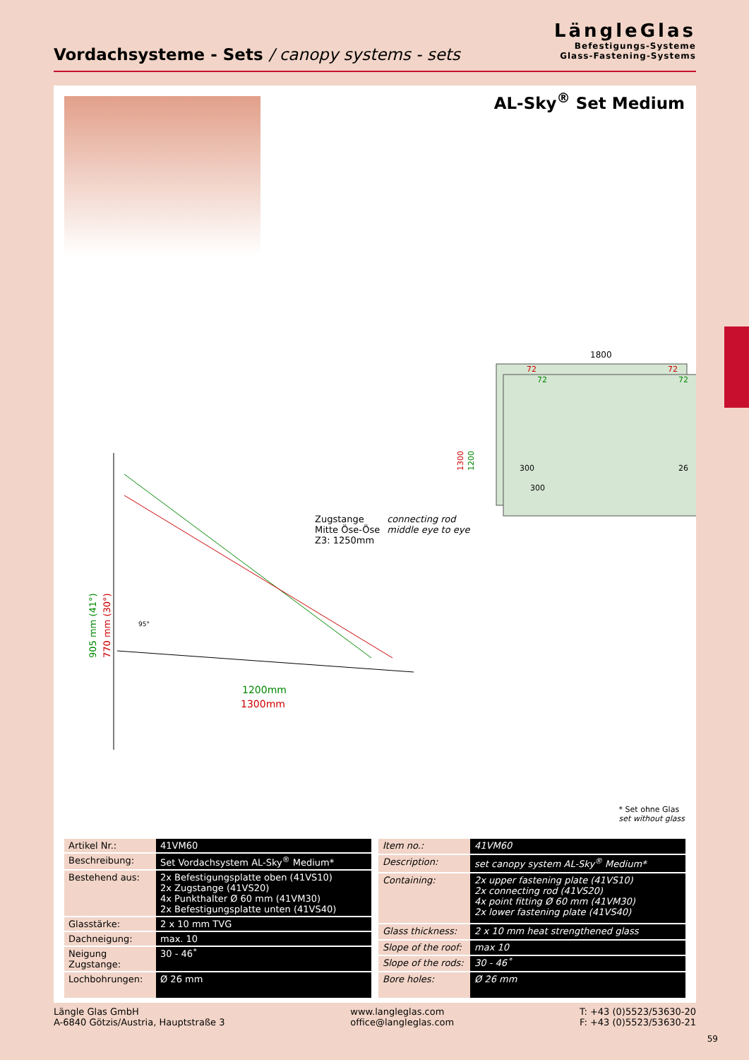Vordachsysteme - Sets / canopy systems - sets
LängleGlas
Befestigungs-Systeme
Glass-Fastening-Systems
AL-Sky<sup>®</sup> Set Medium
1800
1300
1200
72
72
72
72
300
300
26
905 mm (41°)
770 mm (30°)
95°
1200mm
1300mm
Zugstange
Mitte Öse-Öse
Z3: 1250mm
connecting rod
middle eye to eye
* Set ohne Glas
set without glass
| Artikel Nr.: | 41VM60 |
| Beschreibung: | Set Vordachsystem AL-Sky<sup>®</sup> Medium* |
| Bestehend aus: | 2x Befestigungsplatte oben (41VS10) 2x Zugstange (41VS20) 4x Punkthalter Ø 60 mm (41VM30) 2x Befestigungsplatte unten (41VS40) |
| Glasstärke: | 2 x 10 mm TVG |
| Dachneigung: | max. 10 |
| Neigung Zugstange: | 30 - 46˚ |
| Lochbohrungen: | Ø 26 mm |
| Item no.: | 41VM60 |
| Description: | set canopy system AL-Sky<sup>®</sup> Medium* |
| Containing: | 2x upper fastening plate (41VS10) 2x connecting rod (41VS20) 4x point fitting Ø 60 mm (41VM30) 2x lower fastening plate (41VS40) |
| Glass thickness: | 2 x 10 mm heat strengthened glass |
| Slope of the roof: | max 10 |
| Slope of the rods: | 30 - 46˚ |
| Bore holes: | Ø 26 mm |
Längle Glas GmbH
A-6840 Götzis/Austria, Hauptstraße 3
www.langleglas.com
office@langleglas.com
T: +43 (0)5523/53630-20
F: +43 (0)5523/53630-21
59